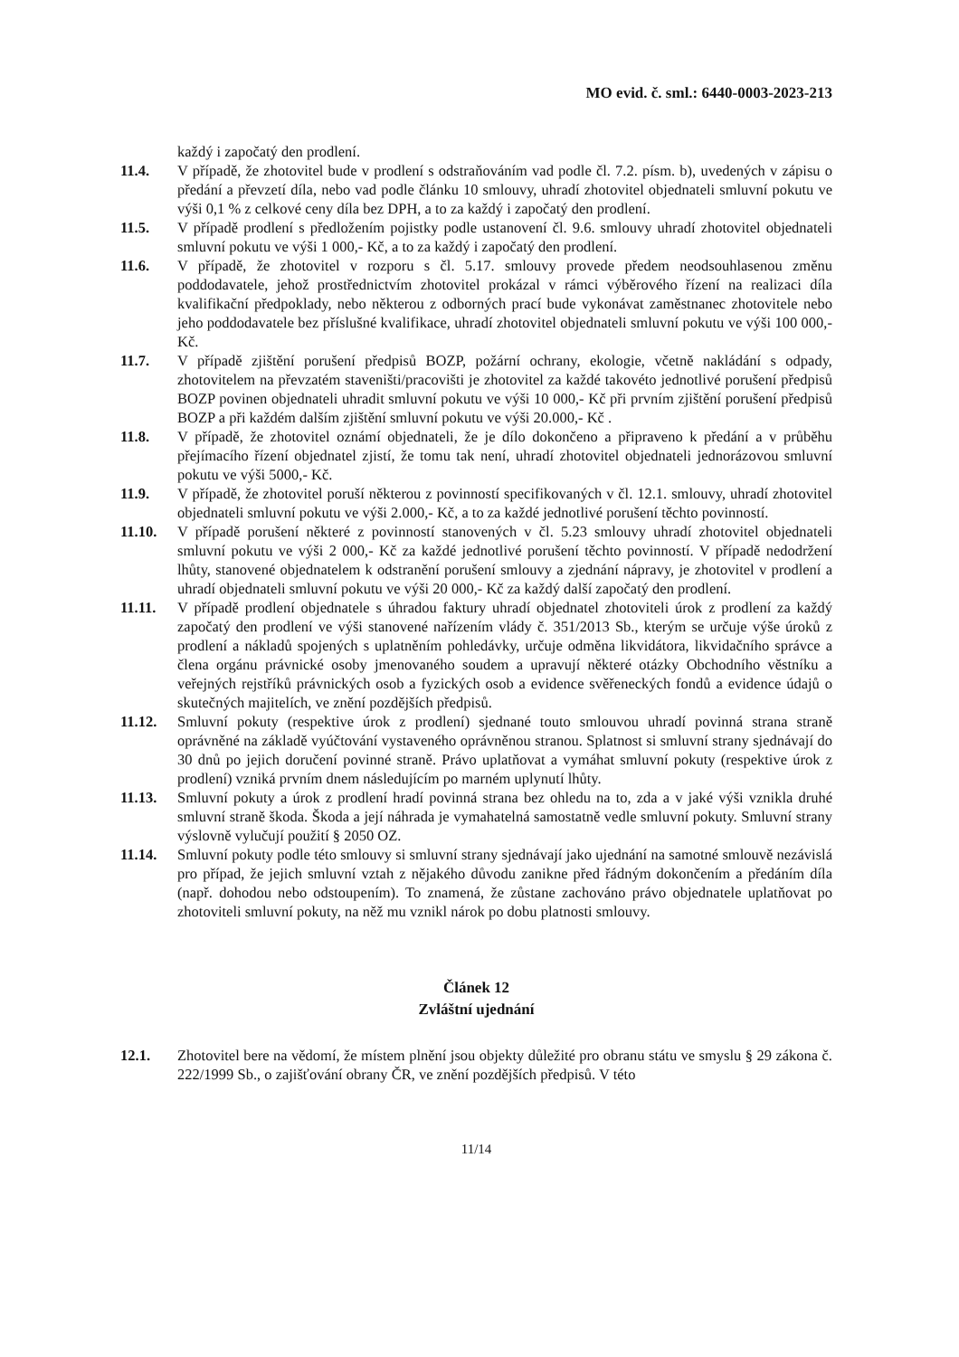MO evid. č. sml.: 6440-0003-2023-213
každý i započatý den prodlení.
11.4. V případě, že zhotovitel bude v prodlení s odstraňováním vad podle čl. 7.2. písm. b), uvedených v zápisu o předání a převzetí díla, nebo vad podle článku 10 smlouvy, uhradí zhotovitel objednateli smluvní pokutu ve výši 0,1 % z celkové ceny díla bez DPH, a to za každý i započatý den prodlení.
11.5. V případě prodlení s předložením pojistky podle ustanovení čl. 9.6. smlouvy uhradí zhotovitel objednateli smluvní pokutu ve výši 1 000,- Kč, a to za každý i započatý den prodlení.
11.6. V případě, že zhotovitel v rozporu s čl. 5.17. smlouvy provede předem neodsouhlasenou změnu poddodavatele, jehož prostřednictvím zhotovitel prokázal v rámci výběrového řízení na realizaci díla kvalifikační předpoklady, nebo některou z odborných prací bude vykonávat zaměstnanec zhotovitele nebo jeho poddodavatele bez příslušné kvalifikace, uhradí zhotovitel objednateli smluvní pokutu ve výši 100 000,- Kč.
11.7. V případě zjištění porušení předpisů BOZP, požární ochrany, ekologie, včetně nakládání s odpady, zhotovitelem na převzatém staveništi/pracovišti je zhotovitel za každé takovéto jednotlivé porušení předpisů BOZP povinen objednateli uhradit smluvní pokutu ve výši 10 000,- Kč při prvním zjištění porušení předpisů BOZP a při každém dalším zjištění smluvní pokutu ve výši 20.000,- Kč .
11.8. V případě, že zhotovitel oznámí objednateli, že je dílo dokončeno a připraveno k předání a v průběhu přejímacího řízení objednatel zjistí, že tomu tak není, uhradí zhotovitel objednateli jednorázovou smluvní pokutu ve výši 5000,- Kč.
11.9. V případě, že zhotovitel poruší některou z povinností specifikovaných v čl. 12.1. smlouvy, uhradí zhotovitel objednateli smluvní pokutu ve výši 2.000,- Kč, a to za každé jednotlivé porušení těchto povinností.
11.10. V případě porušení některé z povinností stanovených v čl. 5.23 smlouvy uhradí zhotovitel objednateli smluvní pokutu ve výši 2 000,- Kč za každé jednotlivé porušení těchto povinností. V případě nedodržení lhůty, stanovené objednatelem k odstranění porušení smlouvy a zjednání nápravy, je zhotovitel v prodlení a uhradí objednateli smluvní pokutu ve výši 20 000,- Kč za každý další započatý den prodlení.
11.11. V případě prodlení objednatele s úhradou faktury uhradí objednatel zhotoviteli úrok z prodlení za každý započatý den prodlení ve výši stanovené nařízením vlády č. 351/2013 Sb., kterým se určuje výše úroků z prodlení a nákladů spojených s uplatněním pohledávky, určuje odměna likvidátora, likvidačního správce a člena orgánu právnické osoby jmenovaného soudem a upravují některé otázky Obchodního věstníku a veřejných rejstříků právnických osob a fyzických osob a evidence svěřeneckých fondů a evidence údajů o skutečných majitelích, ve znění pozdějších předpisů.
11.12. Smluvní pokuty (respektive úrok z prodlení) sjednané touto smlouvou uhradí povinná strana straně oprávněné na základě vyúčtování vystaveného oprávněnou stranou. Splatnost si smluvní strany sjednávají do 30 dnů po jejich doručení povinné straně. Právo uplatňovat a vymáhat smluvní pokuty (respektive úrok z prodlení) vzniká prvním dnem následujícím po marném uplynutí lhůty.
11.13. Smluvní pokuty a úrok z prodlení hradí povinná strana bez ohledu na to, zda a v jaké výši vznikla druhé smluvní straně škoda. Škoda a její náhrada je vymahatelná samostatně vedle smluvní pokuty. Smluvní strany výslovně vylučují použití § 2050 OZ.
11.14. Smluvní pokuty podle této smlouvy si smluvní strany sjednávají jako ujednání na samotné smlouvě nezávislá pro případ, že jejich smluvní vztah z nějakého důvodu zanikne před řádným dokončením a předáním díla (např. dohodou nebo odstoupením). To znamená, že zůstane zachováno právo objednatele uplatňovat po zhotoviteli smluvní pokuty, na něž mu vznikl nárok po dobu platnosti smlouvy.
Článek 12
Zvláštní ujednání
12.1. Zhotovitel bere na vědomí, že místem plnění jsou objekty důležité pro obranu státu ve smyslu § 29 zákona č. 222/1999 Sb., o zajišťování obrany ČR, ve znění pozdějších předpisů. V této
11/14